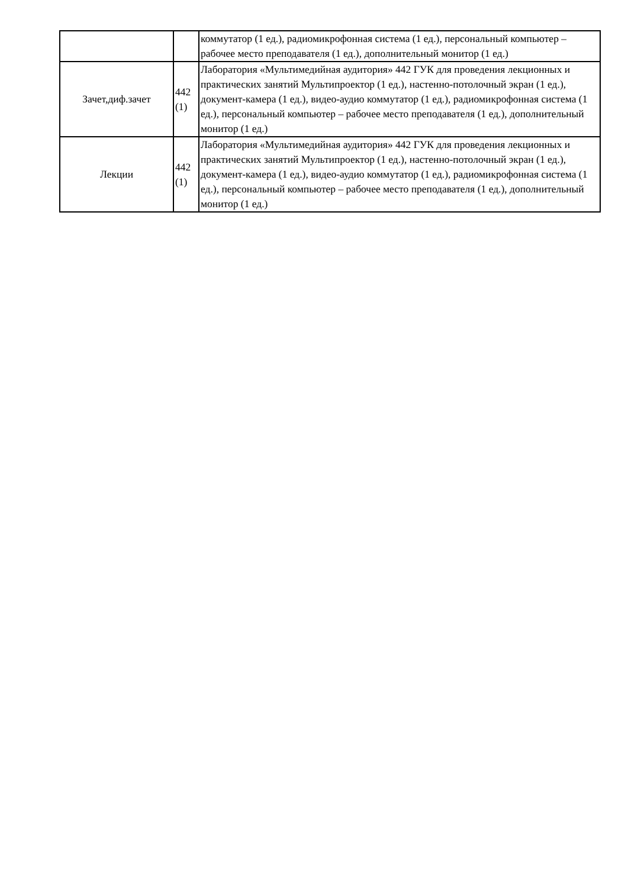| | | коммутатор (1 ед.), радиомикрофонная система (1 ед.), персональный компьютер – рабочее место преподавателя (1 ед.), дополнительный монитор (1 ед.) |
| Зачет,диф.зачет | 442 (1) | Лаборатория «Мультимедийная аудитория» 442 ГУК для проведения лекционных и практических занятий Мультипроектор (1 ед.), настенно-потолочный экран (1 ед.), документ-камера (1 ед.), видео-аудио коммутатор (1 ед.), радиомикрофонная система (1 ед.), персональный компьютер – рабочее место преподавателя (1 ед.), дополнительный монитор (1 ед.) |
| Лекции | 442 (1) | Лаборатория «Мультимедийная аудитория» 442 ГУК для проведения лекционных и практических занятий Мультипроектор (1 ед.), настенно-потолочный экран (1 ед.), документ-камера (1 ед.), видео-аудио коммутатор (1 ед.), радиомикрофонная система (1 ед.), персональный компьютер – рабочее место преподавателя (1 ед.), дополнительный монитор (1 ед.) |